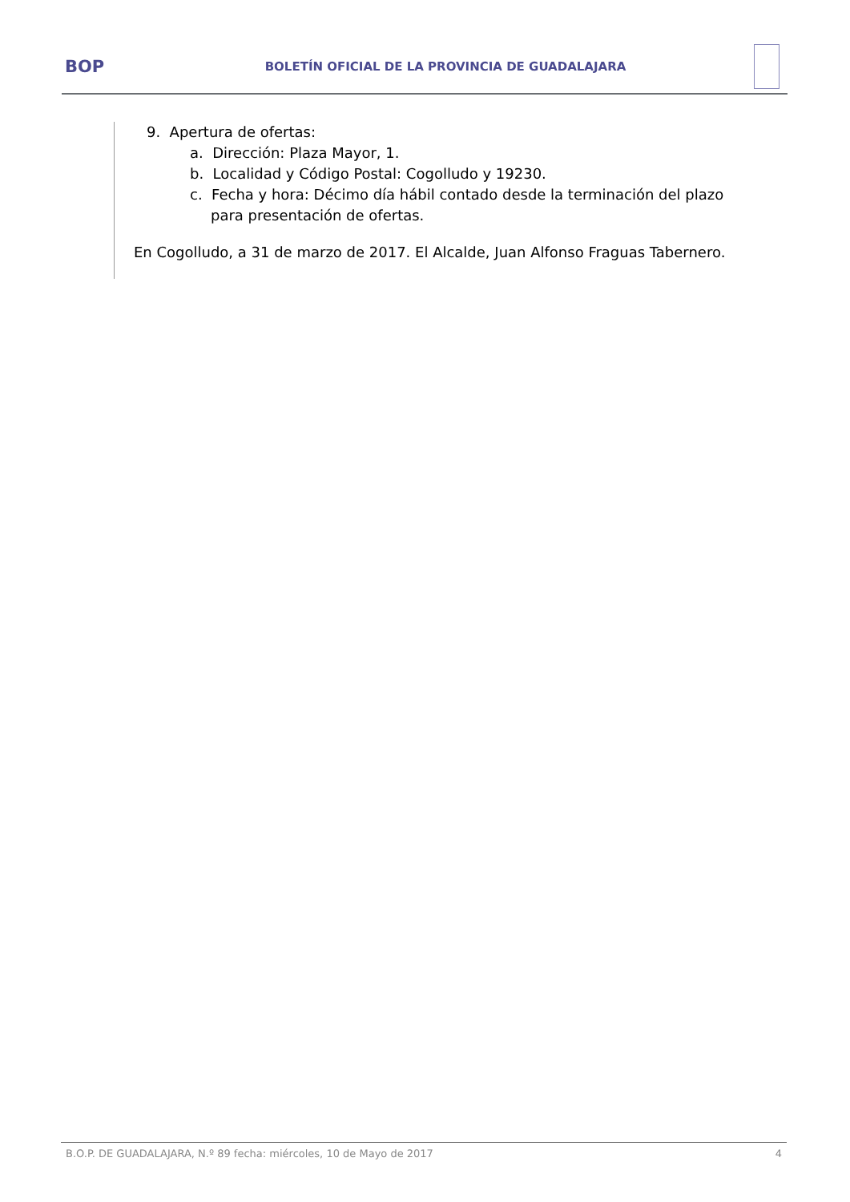BOP
BOLETÍN OFICIAL DE LA PROVINCIA DE GUADALAJARA
9. Apertura de ofertas:
a. Dirección: Plaza Mayor, 1.
b. Localidad y Código Postal: Cogolludo y 19230.
c. Fecha y hora: Décimo día hábil contado desde la terminación del plazo para presentación de ofertas.
En Cogolludo, a 31 de marzo de 2017. El Alcalde, Juan Alfonso Fraguas Tabernero.
B.O.P. DE GUADALAJARA, N.º 89 fecha: miércoles, 10 de Mayo de 2017 4